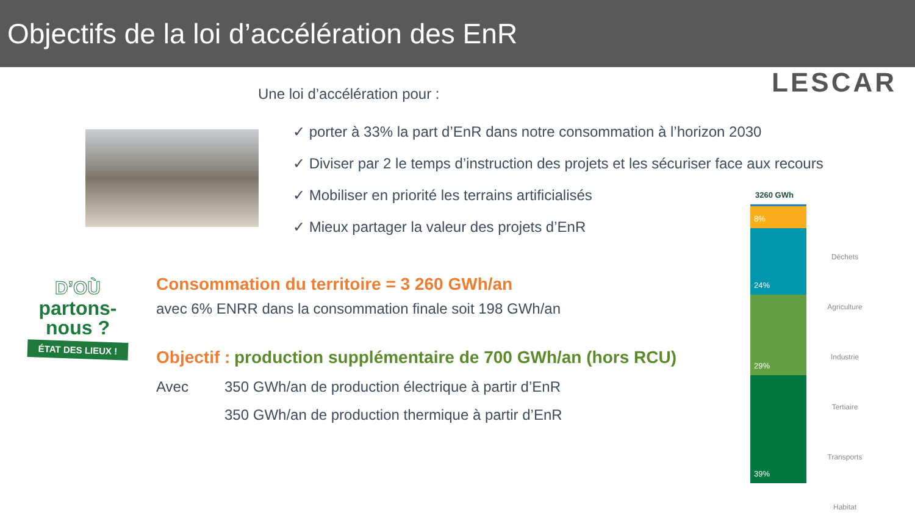Objectifs de la loi d’accélération des EnR
LESCAR Une loi d’accélération pour :
✓ porter à 33% la part d’EnR dans notre consommation à l’horizon 2030
✓ Diviser par 2 le temps d’instruction des projets et les sécuriser face aux recours
✓ Mobiliser en priorité les terrains artificialisés
✓ Mieux partager la valeur des projets d’EnR
D’OÙ
partons-
nous ?
ÉTAT DES LIEUX !
Consommation du territoire = 3 260 GWh/an
avec 6% ENRR dans la consommation finale soit 198 GWh/an
Objectif : production supplémentaire de 700 GWh/an (hors RCU)
Avec 350 GWh/an de production électrique à partir d’EnR
350 GWh/an de production thermique à partir d’EnR
3260 GWh
8%
24%
29%
39%
Déchets
Agriculture
Industrie
Tertiaire
Transports
Habitat